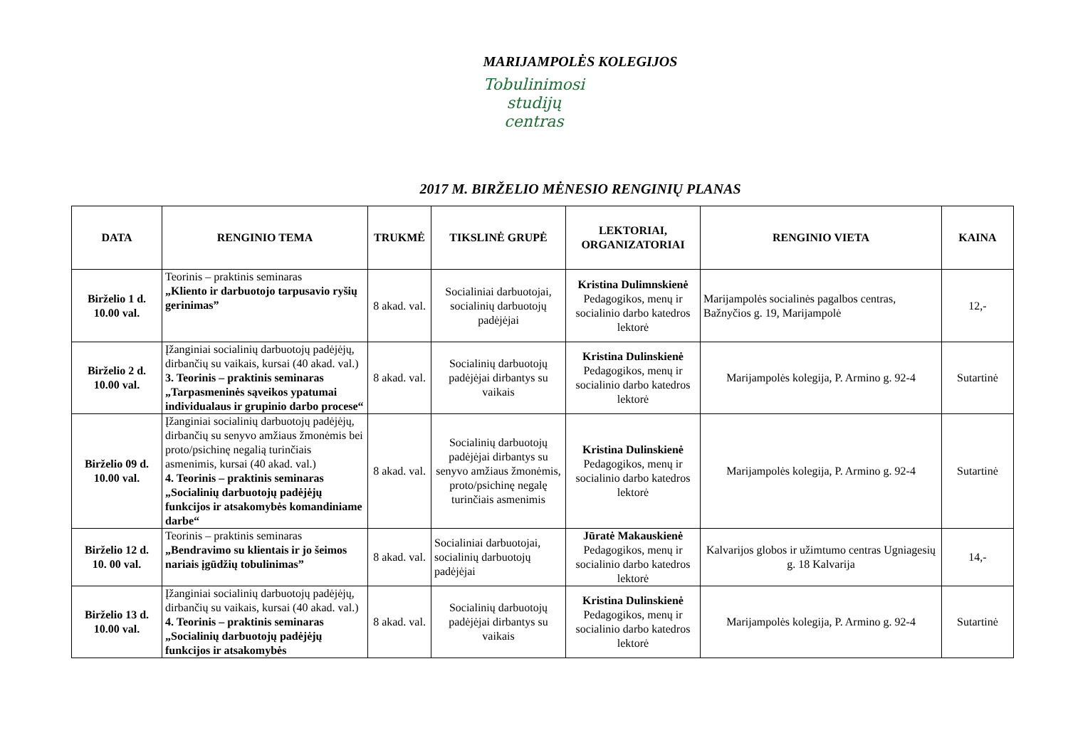MARIJAMPOLĖS KOLEGIJOS
Tobulinimosi
studijų
centras
2017 M. BIRŽELIO MĖNESIO RENGINIŲ PLANAS
| DATA | RENGINIO TEMA | TRUKMĖ | TIKSLINĖ GRUPĖ | LEKTORIAI, ORGANIZATORIAI | RENGINIO VIETA | KAINA |
| --- | --- | --- | --- | --- | --- | --- |
| Birželio 1 d. 10.00 val. | Teorinis – praktinis seminaras „Kliento ir darbuotojo tarpusavio ryšių gerinimas” | 8 akad. val. | Socialiniai darbuotojai, socialinių darbuotojų padėjėjai | Kristina Dulimnskienė Pedagogikos, menų ir socialinio darbo katedros lektorė | Marijampolės socialinės pagalbos centras, Bažnyčios g. 19, Marijampolė | 12,- |
| Birželio 2 d. 10.00 val. | Įžanginiai socialinių darbuotojų padėjėjų, dirbančių su vaikais, kursai (40 akad. val.) 3. Teorinis – praktinis seminaras „Tarpasmeninės sąveikos ypatumai individualaus ir grupinio darbo procese“ | 8 akad. val. | Socialinių darbuotojų padėjėjai dirbantys su vaikais | Kristina Dulinskienė Pedagogikos, menų ir socialinio darbo katedros lektorė | Marijampolės kolegija, P. Armino g. 92-4 | Sutartinė |
| Birželio 09 d. 10.00 val. | Įžanginiai socialinių darbuotojų padėjėjų, dirbančių su senyvo amžiaus žmonėmis bei proto/psichinę negalią turinčiais asmenimis, kursai (40 akad. val.) 4. Teorinis – praktinis seminaras „Socialinių darbuotojų padėjėjų funkcijos ir atsakomybės komandiniame darbe“ | 8 akad. val. | Socialinių darbuotojų padėjėjai dirbantys su senyvo amžiaus žmonėmis, proto/psichinę negalę turinčiais asmenimis | Kristina Dulinskienė Pedagogikos, menų ir socialinio darbo katedros lektorė | Marijampolės kolegija, P. Armino g. 92-4 | Sutartinė |
| Birželio 12 d. 10. 00 val. | Teorinis – praktinis seminaras „Bendravimo su klientais ir jo šeimos nariais įgūdžių tobulinimas” | 8 akad. val. | Socialiniai darbuotojai, socialinių darbuotojų padėjėjai | Jūratė Makauskienė Pedagogikos, menų ir socialinio darbo katedros lektorė | Kalvarijos globos ir užimtumo centras Ugniagesių g. 18 Kalvarija | 14,- |
| Birželio 13 d. 10.00 val. | Įžanginiai socialinių darbuotojų padėjėjų, dirbančių su vaikais, kursai (40 akad. val.) 4. Teorinis – praktinis seminaras „Socialinių darbuotojų padėjėjų funkcijos ir atsakomybės | 8 akad. val. | Socialinių darbuotojų padėjėjai dirbantys su vaikais | Kristina Dulinskienė Pedagogikos, menų ir socialinio darbo katedros lektorė | Marijampolės kolegija, P. Armino g. 92-4 | Sutartinė |